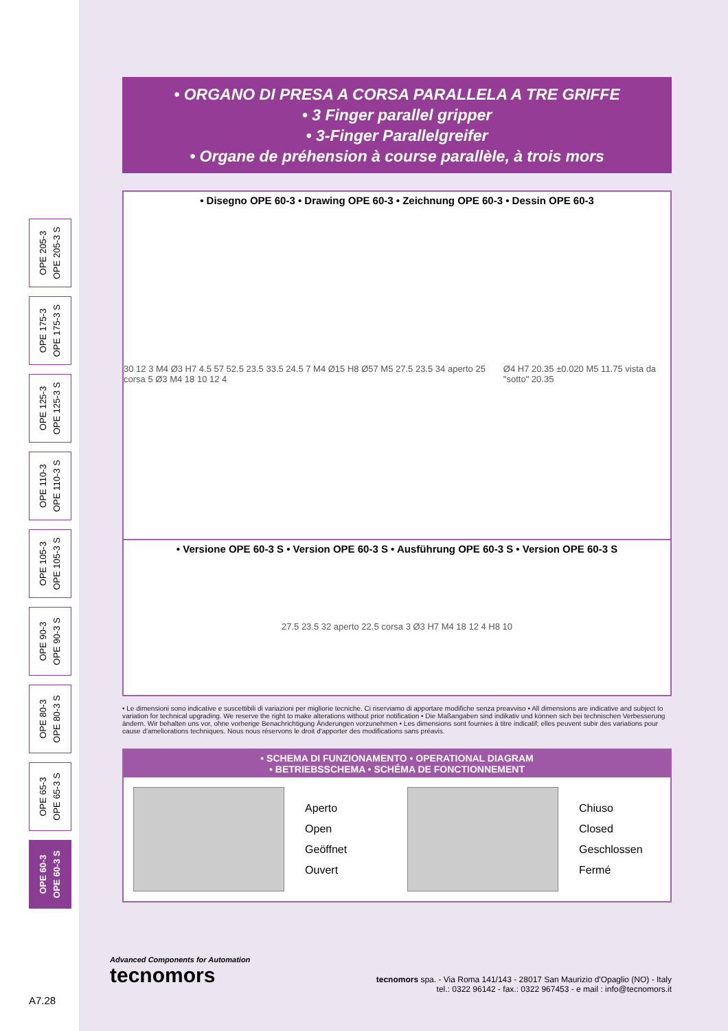OPE 205-3
OPE 205-3 S
OPE 175-3
OPE 175-3 S
OPE 125-3
OPE 125-3 S
OPE 110-3
OPE 110-3 S
OPE 105-3
OPE 105-3 S
OPE 90-3
OPE 90-3 S
OPE 80-3
OPE 80-3 S
OPE 65-3
OPE 65-3 S
OPE 60-3
OPE 60-3 S
• ORGANO DI PRESA A CORSA PARALLELA A TRE GRIFFE
• 3 Finger parallel gripper
• 3-Finger Parallelgreifer
• Organe de préhension à course parallèle, à trois mors
• Disegno OPE 60-3 • Drawing OPE 60-3 • Zeichnung OPE 60-3 • Dessin OPE 60-3
30 12 3 M4 Ø3 H7 4.5 57 52.5 23.5 33.5 24.5 7 M4 Ø15 H8 Ø57 M5 27.5 23.5 34 aperto 25 corsa 5 Ø3 M4 18 10 12 4 Ø4 H7 20.35 ±0.020 M5 11.75 vista da "sotto" 20.35
• Versione OPE 60-3 S • Version OPE 60-3 S • Ausführung OPE 60-3 S • Version OPE 60-3 S
27.5 23.5 32 aperto 22.5 corsa 3 Ø3 H7 M4 18 12 4 H8 10
• Le dimensioni sono indicative e suscettibili di variazioni per migliorie tecniche. Ci riserviamo di apportare modifiche senza preavviso • All dimensions are indicative and subject to variation for technical upgrading. We reserve the right to make alterations without prior notification • Die Maßangaben sind indikativ und können sich bei technischen Verbesserung ändern. Wir behalten uns vor, ohne vorherige Benachrichtigung Änderungen vorzunehmen • Les dimensions sont fournies à titre indicatif; elles peuvent subir des variations pour cause d'ameliorations techniques. Nous nous réservons le droit d'apporter des modifications sans préavis.
• SCHEMA DI FUNZIONAMENTO • OPERATIONAL DIAGRAM
• BETRIEBSSCHEMA • SCHÉMA DE FONCTIONNEMENT
Aperto
Open
Geöffnet
Ouvert
Chiuso
Closed
Geschlossen
Fermé
Advanced Components for Automation
tecnomors
tecnomors spa. - Via Roma 141/143 - 28017 San Maurizio d'Opaglio (NO) - Italy
tel.: 0322 96142 - fax.: 0322 967453 - e mail : info@tecnomors.it
A7.28